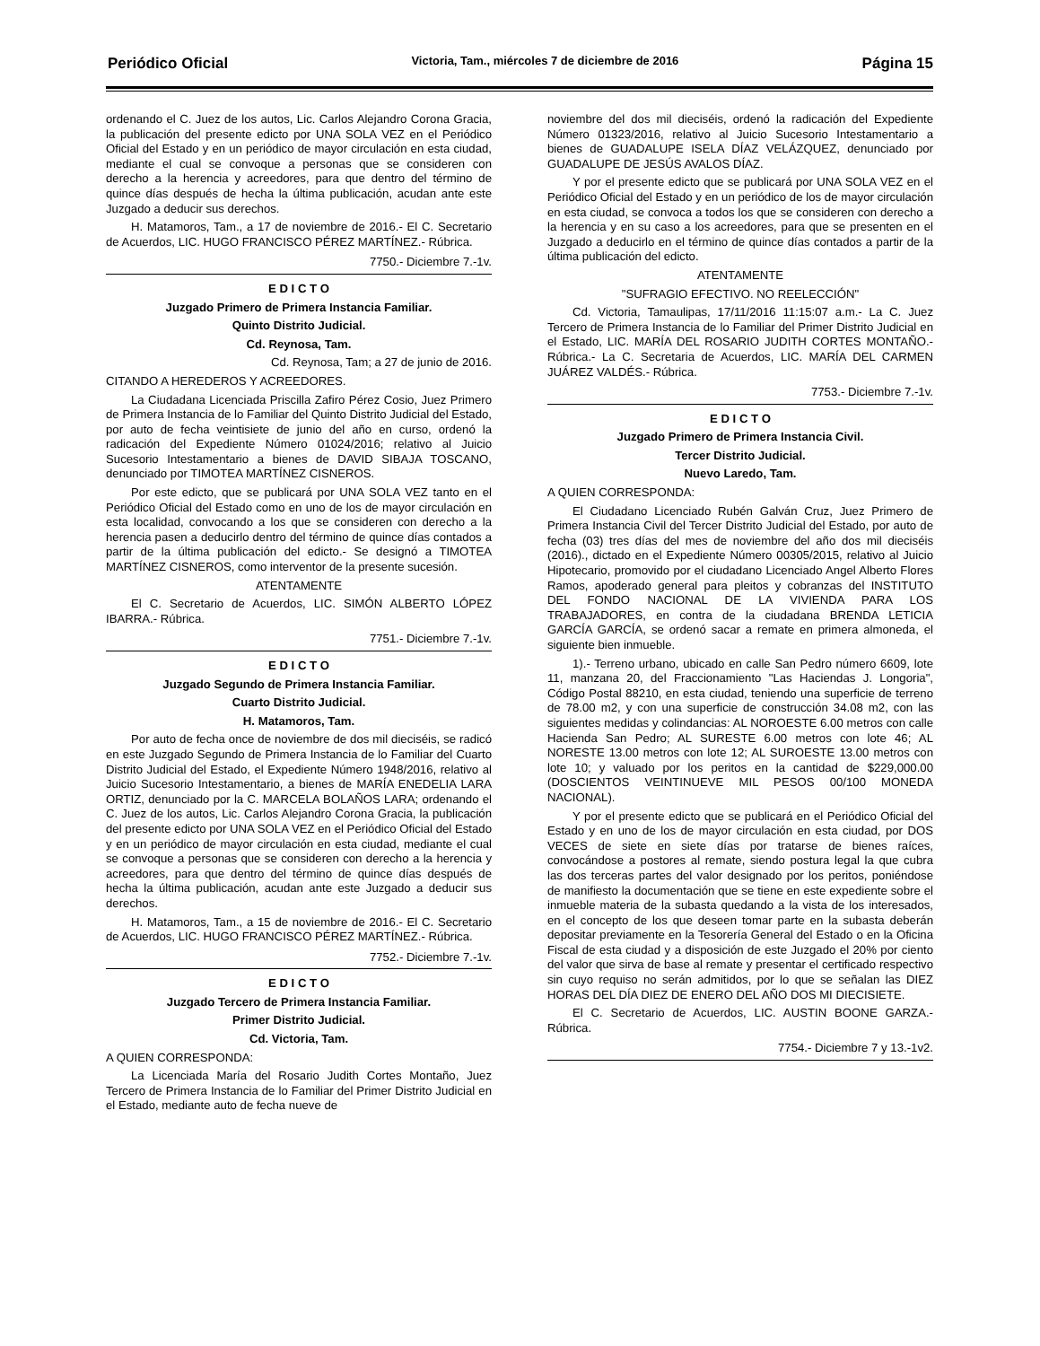Periódico Oficial Victoria, Tam., miércoles 7 de diciembre de 2016 Página 15
ordenando el C. Juez de los autos, Lic. Carlos Alejandro Corona Gracia, la publicación del presente edicto por UNA SOLA VEZ en el Periódico Oficial del Estado y en un periódico de mayor circulación en esta ciudad, mediante el cual se convoque a personas que se consideren con derecho a la herencia y acreedores, para que dentro del término de quince días después de hecha la última publicación, acudan ante este Juzgado a deducir sus derechos.
H. Matamoros, Tam., a 17 de noviembre de 2016.- El C. Secretario de Acuerdos, LIC. HUGO FRANCISCO PÉREZ MARTÍNEZ.- Rúbrica.
7750.- Diciembre 7.-1v.
E D I C T O
Juzgado Primero de Primera Instancia Familiar.
Quinto Distrito Judicial.
Cd. Reynosa, Tam.
Cd. Reynosa, Tam; a 27 de junio de 2016.
CITANDO A HEREDEROS Y ACREEDORES.
La Ciudadana Licenciada Priscilla Zafiro Pérez Cosio, Juez Primero de Primera Instancia de lo Familiar del Quinto Distrito Judicial del Estado, por auto de fecha veintisiete de junio del año en curso, ordenó la radicación del Expediente Número 01024/2016; relativo al Juicio Sucesorio Intestamentario a bienes de DAVID SIBAJA TOSCANO, denunciado por TIMOTEA MARTÍNEZ CISNEROS.
Por este edicto, que se publicará por UNA SOLA VEZ tanto en el Periódico Oficial del Estado como en uno de los de mayor circulación en esta localidad, convocando a los que se consideren con derecho a la herencia pasen a deducirlo dentro del término de quince días contados a partir de la última publicación del edicto.- Se designó a TIMOTEA MARTÍNEZ CISNEROS, como interventor de la presente sucesión.
ATENTAMENTE
El C. Secretario de Acuerdos, LIC. SIMÓN ALBERTO LÓPEZ IBARRA.- Rúbrica.
7751.- Diciembre 7.-1v.
E D I C T O
Juzgado Segundo de Primera Instancia Familiar.
Cuarto Distrito Judicial.
H. Matamoros, Tam.
Por auto de fecha once de noviembre de dos mil dieciséis, se radicó en este Juzgado Segundo de Primera Instancia de lo Familiar del Cuarto Distrito Judicial del Estado, el Expediente Número 1948/2016, relativo al Juicio Sucesorio Intestamentario, a bienes de MARÍA ENEDELIA LARA ORTIZ, denunciado por la C. MARCELA BOLAÑOS LARA; ordenando el C. Juez de los autos, Lic. Carlos Alejandro Corona Gracia, la publicación del presente edicto por UNA SOLA VEZ en el Periódico Oficial del Estado y en un periódico de mayor circulación en esta ciudad, mediante el cual se convoque a personas que se consideren con derecho a la herencia y acreedores, para que dentro del término de quince días después de hecha la última publicación, acudan ante este Juzgado a deducir sus derechos.
H. Matamoros, Tam., a 15 de noviembre de 2016.- El C. Secretario de Acuerdos, LIC. HUGO FRANCISCO PÉREZ MARTÍNEZ.- Rúbrica.
7752.- Diciembre 7.-1v.
E D I C T O
Juzgado Tercero de Primera Instancia Familiar.
Primer Distrito Judicial.
Cd. Victoria, Tam.
A QUIEN CORRESPONDA:
La Licenciada María del Rosario Judith Cortes Montaño, Juez Tercero de Primera Instancia de lo Familiar del Primer Distrito Judicial en el Estado, mediante auto de fecha nueve de
noviembre del dos mil dieciséis, ordenó la radicación del Expediente Número 01323/2016, relativo al Juicio Sucesorio Intestamentario a bienes de GUADALUPE ISELA DÍAZ VELÁZQUEZ, denunciado por GUADALUPE DE JESÚS AVALOS DÍAZ.
Y por el presente edicto que se publicará por UNA SOLA VEZ en el Periódico Oficial del Estado y en un periódico de los de mayor circulación en esta ciudad, se convoca a todos los que se consideren con derecho a la herencia y en su caso a los acreedores, para que se presenten en el Juzgado a deducirlo en el término de quince días contados a partir de la última publicación del edicto.
ATENTAMENTE
"SUFRAGIO EFECTIVO. NO REELECCIÓN"
Cd. Victoria, Tamaulipas, 17/11/2016 11:15:07 a.m.- La C. Juez Tercero de Primera Instancia de lo Familiar del Primer Distrito Judicial en el Estado, LIC. MARÍA DEL ROSARIO JUDITH CORTES MONTAÑO.- Rúbrica.- La C. Secretaria de Acuerdos, LIC. MARÍA DEL CARMEN JUÁREZ VALDÉS.- Rúbrica.
7753.- Diciembre 7.-1v.
E D I C T O
Juzgado Primero de Primera Instancia Civil.
Tercer Distrito Judicial.
Nuevo Laredo, Tam.
A QUIEN CORRESPONDA:
El Ciudadano Licenciado Rubén Galván Cruz, Juez Primero de Primera Instancia Civil del Tercer Distrito Judicial del Estado, por auto de fecha (03) tres días del mes de noviembre del año dos mil dieciséis (2016)., dictado en el Expediente Número 00305/2015, relativo al Juicio Hipotecario, promovido por el ciudadano Licenciado Angel Alberto Flores Ramos, apoderado general para pleitos y cobranzas del INSTITUTO DEL FONDO NACIONAL DE LA VIVIENDA PARA LOS TRABAJADORES, en contra de la ciudadana BRENDA LETICIA GARCÍA GARCÍA, se ordenó sacar a remate en primera almoneda, el siguiente bien inmueble.
1).- Terreno urbano, ubicado en calle San Pedro número 6609, lote 11, manzana 20, del Fraccionamiento "Las Haciendas J. Longoria", Código Postal 88210, en esta ciudad, teniendo una superficie de terreno de 78.00 m2, y con una superficie de construcción 34.08 m2, con las siguientes medidas y colindancias: AL NOROESTE 6.00 metros con calle Hacienda San Pedro; AL SURESTE 6.00 metros con lote 46; AL NORESTE 13.00 metros con lote 12; AL SUROESTE 13.00 metros con lote 10; y valuado por los peritos en la cantidad de $229,000.00 (DOSCIENTOS VEINTINUEVE MIL PESOS 00/100 MONEDA NACIONAL).
Y por el presente edicto que se publicará en el Periódico Oficial del Estado y en uno de los de mayor circulación en esta ciudad, por DOS VECES de siete en siete días por tratarse de bienes raíces, convocándose a postores al remate, siendo postura legal la que cubra las dos terceras partes del valor designado por los peritos, poniéndose de manifiesto la documentación que se tiene en este expediente sobre el inmueble materia de la subasta quedando a la vista de los interesados, en el concepto de los que deseen tomar parte en la subasta deberán depositar previamente en la Tesorería General del Estado o en la Oficina Fiscal de esta ciudad y a disposición de este Juzgado el 20% por ciento del valor que sirva de base al remate y presentar el certificado respectivo sin cuyo requiso no serán admitidos, por lo que se señalan las DIEZ HORAS DEL DÍA DIEZ DE ENERO DEL AÑO DOS MI DIECISIETE.
El C. Secretario de Acuerdos, LIC. AUSTIN BOONE GARZA.- Rúbrica.
7754.- Diciembre 7 y 13.-1v2.